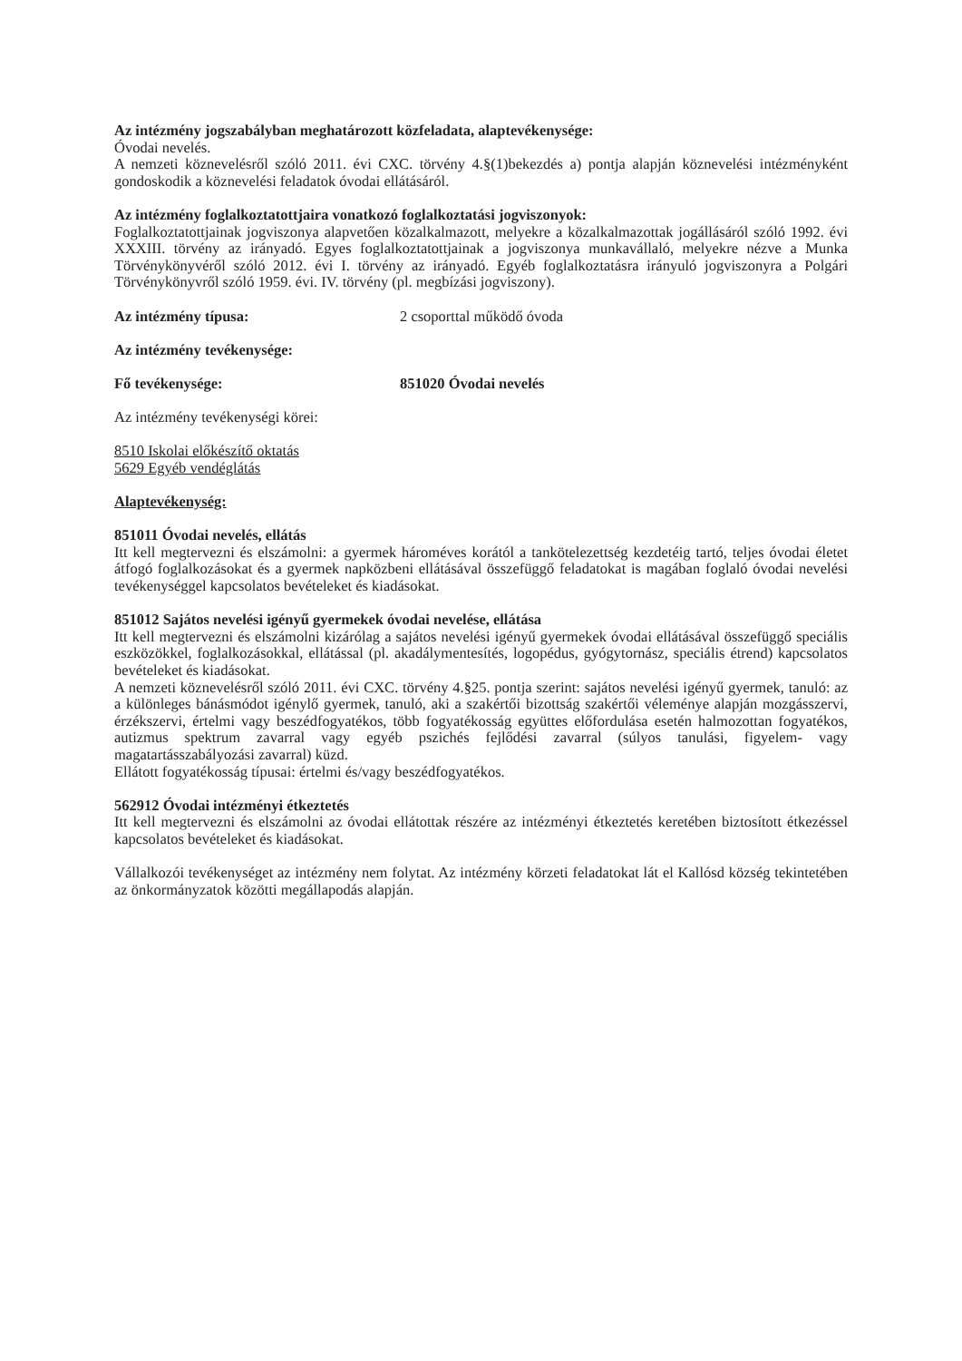Az intézmény jogszabályban meghatározott közfeladata, alaptevékenysége:
Óvodai nevelés.
A nemzeti köznevelésről szóló 2011. évi CXC. törvény 4.§(1)bekezdés a) pontja alapján köznevelési intézményként gondoskodik a köznevelési feladatok óvodai ellátásáról.
Az intézmény foglalkoztatottjaira vonatkozó foglalkoztatási jogviszonyok:
Foglalkoztatottjainak jogviszonya alapvetően közalkalmazott, melyekre a közalkalmazottak jogállásáról szóló 1992. évi XXXIII. törvény az irányadó. Egyes foglalkoztatottjainak a jogviszonya munkavállaló, melyekre nézve a Munka Törvénykönyvéről szóló 2012. évi I. törvény az irányadó. Egyéb foglalkoztatásra irányuló jogviszonyra a Polgári Törvénykönyvről szóló 1959. évi. IV. törvény (pl. megbízási jogviszony).
Az intézmény típusa: 2 csoporttal működő óvoda
Az intézmény tevékenysége:
Fő tevékenysége: 851020 Óvodai nevelés
Az intézmény tevékenységi körei:
8510 Iskolai előkészítő oktatás
5629 Egyéb vendéglátás
Alaptevékenység:
851011 Óvodai nevelés, ellátás
Itt kell megtervezni és elszámolni: a gyermek hároméves korától a tankötelezettség kezdetéig tartó, teljes óvodai életet átfogó foglalkozásokat és a gyermek napközbeni ellátásával összefüggő feladatokat is magában foglaló óvodai nevelési tevékenységgel kapcsolatos bevételeket és kiadásokat.
851012 Sajátos nevelési igényű gyermekek óvodai nevelése, ellátása
Itt kell megtervezni és elszámolni kizárólag a sajátos nevelési igényű gyermekek óvodai ellátásával összefüggő speciális eszközökkel, foglalkozásokkal, ellátással (pl. akadálymentesítés, logopédus, gyógytornász, speciális étrend) kapcsolatos bevételeket és kiadásokat.
A nemzeti köznevelésről szóló 2011. évi CXC. törvény 4.§25. pontja szerint: sajátos nevelési igényű gyermek, tanuló: az a különleges bánásmódot igénylő gyermek, tanuló, aki a szakértői bizottság szakértői véleménye alapján mozgásszervi, érzékszervi, értelmi vagy beszédfogyatékos, több fogyatékosság együttes előfordulása esetén halmozottan fogyatékos, autizmus spektrum zavarral vagy egyéb pszichés fejlődési zavarral (súlyos tanulási, figyelem- vagy magatartásszabályozási zavarral) küzd.
Ellátott fogyatékosság típusai: értelmi és/vagy beszédfogyatékos.
562912 Óvodai intézményi étkeztetés
Itt kell megtervezni és elszámolni az óvodai ellátottak részére az intézményi étkeztetés keretében biztosított étkezéssel kapcsolatos bevételeket és kiadásokat.
Vállalkozói tevékenységet az intézmény nem folytat. Az intézmény körzeti feladatokat lát el Kallósd község tekintetében az önkormányzatok közötti megállapodás alapján.